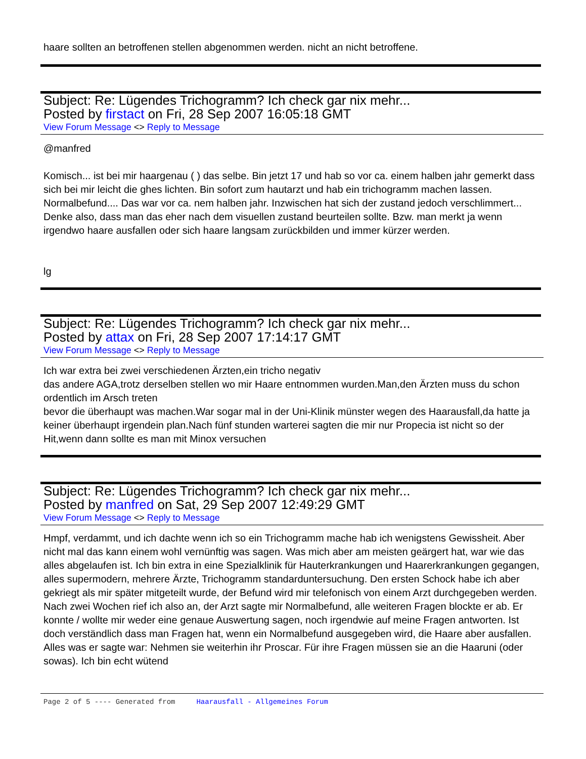haare sollten an betroffenen stellen abgenommen werden. nicht an nicht betroffene.
Subject: Re: Lügendes Trichogramm? Ich check gar nix mehr...
Posted by firstact on Fri, 28 Sep 2007 16:05:18 GMT
View Forum Message <> Reply to Message
@manfred
Komisch... ist bei mir haargenau ( ) das selbe. Bin jetzt 17 und hab so vor ca. einem halben jahr gemerkt dass sich bei mir leicht die ghes lichten. Bin sofort zum hautarzt und hab ein trichogramm machen lassen. Normalbefund.... Das war vor ca. nem halben jahr. Inzwischen hat sich der zustand jedoch verschlimmert... Denke also, dass man das eher nach dem visuellen zustand beurteilen sollte. Bzw. man merkt ja wenn irgendwo haare ausfallen oder sich haare langsam zurückbilden und immer kürzer werden.
lg
Subject: Re: Lügendes Trichogramm? Ich check gar nix mehr...
Posted by attax on Fri, 28 Sep 2007 17:14:17 GMT
View Forum Message <> Reply to Message
Ich war extra bei zwei verschiedenen Ärzten,ein tricho negativ
das andere AGA,trotz derselben stellen wo mir Haare entnommen wurden.Man,den Ärzten muss du schon ordentlich im Arsch treten
bevor die überhaupt was machen.War sogar mal in der Uni-Klinik münster wegen des Haarausfall,da hatte ja keiner überhaupt irgendein plan.Nach fünf stunden warterei sagten die mir nur Propecia ist nicht so der Hit,wenn dann sollte es man mit Minox versuchen
Subject: Re: Lügendes Trichogramm? Ich check gar nix mehr...
Posted by manfred on Sat, 29 Sep 2007 12:49:29 GMT
View Forum Message <> Reply to Message
Hmpf, verdammt, und ich dachte wenn ich so ein Trichogramm mache hab ich wenigstens Gewissheit. Aber nicht mal das kann einem wohl vernünftig was sagen. Was mich aber am meisten geärgert hat, war wie das alles abgelaufen ist. Ich bin extra in eine Spezialklinik für Hauterkrankungen und Haarerkrankungen gegangen, alles supermodern, mehrere Ärzte, Trichogramm standarduntersuchung. Den ersten Schock habe ich aber gekriegt als mir später mitgeteilt wurde, der Befund wird mir telefonisch von einem Arzt durchgegeben werden. Nach zwei Wochen rief ich also an, der Arzt sagte mir Normalbefund, alle weiteren Fragen blockte er ab. Er konnte / wollte mir weder eine genaue Auswertung sagen, noch irgendwie auf meine Fragen antworten. Ist doch verständlich dass man Fragen hat, wenn ein Normalbefund ausgegeben wird, die Haare aber ausfallen. Alles was er sagte war: Nehmen sie weiterhin ihr Proscar. Für ihre Fragen müssen sie an die Haaruni (oder sowas). Ich bin echt wütend
Page 2 of 5 ---- Generated from Haarausfall - Allgemeines Forum